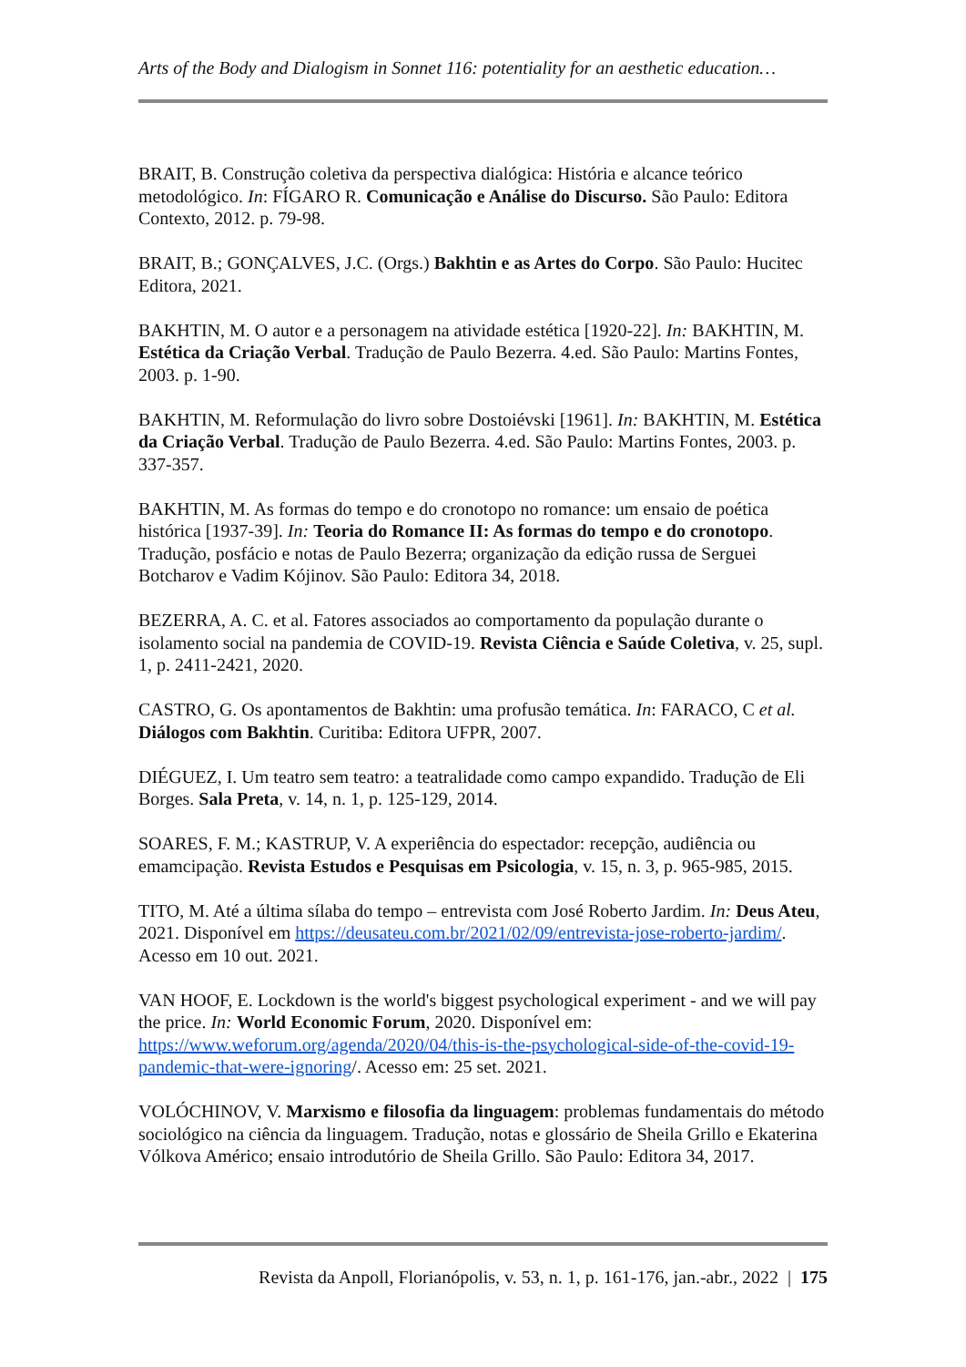Arts of the Body and Dialogism in Sonnet 116: potentiality for an aesthetic education…
BRAIT, B. Construção coletiva da perspectiva dialógica: História e alcance teórico metodológico. In: FÍGARO R. Comunicação e Análise do Discurso. São Paulo: Editora Contexto, 2012. p. 79-98.
BRAIT, B.; GONÇALVES, J.C. (Orgs.) Bakhtin e as Artes do Corpo. São Paulo: Hucitec Editora, 2021.
BAKHTIN, M. O autor e a personagem na atividade estética [1920-22]. In: BAKHTIN, M. Estética da Criação Verbal. Tradução de Paulo Bezerra. 4.ed. São Paulo: Martins Fontes, 2003. p. 1-90.
BAKHTIN, M. Reformulação do livro sobre Dostoiévski [1961]. In: BAKHTIN, M. Estética da Criação Verbal. Tradução de Paulo Bezerra. 4.ed. São Paulo: Martins Fontes, 2003. p. 337-357.
BAKHTIN, M. As formas do tempo e do cronotopo no romance: um ensaio de poética histórica [1937-39]. In: Teoria do Romance II: As formas do tempo e do cronotopo. Tradução, posfácio e notas de Paulo Bezerra; organização da edição russa de Serguei Botcharov e Vadim Kójinov. São Paulo: Editora 34, 2018.
BEZERRA, A. C. et al. Fatores associados ao comportamento da população durante o isolamento social na pandemia de COVID-19. Revista Ciência e Saúde Coletiva, v. 25, supl. 1, p. 2411-2421, 2020.
CASTRO, G. Os apontamentos de Bakhtin: uma profusão temática. In: FARACO, C et al. Diálogos com Bakhtin. Curitiba: Editora UFPR, 2007.
DIÉGUEZ, I. Um teatro sem teatro: a teatralidade como campo expandido. Tradução de Eli Borges. Sala Preta, v. 14, n. 1, p. 125-129, 2014.
SOARES, F. M.; KASTRUP, V. A experiência do espectador: recepção, audiência ou emamcipação. Revista Estudos e Pesquisas em Psicologia, v. 15, n. 3, p. 965-985, 2015.
TITO, M. Até a última sílaba do tempo – entrevista com José Roberto Jardim. In: Deus Ateu, 2021. Disponível em https://deusateu.com.br/2021/02/09/entrevista-jose-roberto-jardim/. Acesso em 10 out. 2021.
VAN HOOF, E. Lockdown is the world's biggest psychological experiment - and we will pay the price. In: World Economic Forum, 2020. Disponível em: https://www.weforum.org/agenda/2020/04/this-is-the-psychological-side-of-the-covid-19-pandemic-that-were-ignoring/. Acesso em: 25 set. 2021.
VOLÓCHINOV, V. Marxismo e filosofia da linguagem: problemas fundamentais do método sociológico na ciência da linguagem. Tradução, notas e glossário de Sheila Grillo e Ekaterina Vólkova Américo; ensaio introdutório de Sheila Grillo. São Paulo: Editora 34, 2017.
Revista da Anpoll, Florianópolis, v. 53, n. 1, p. 161-176, jan.-abr., 2022 | 175